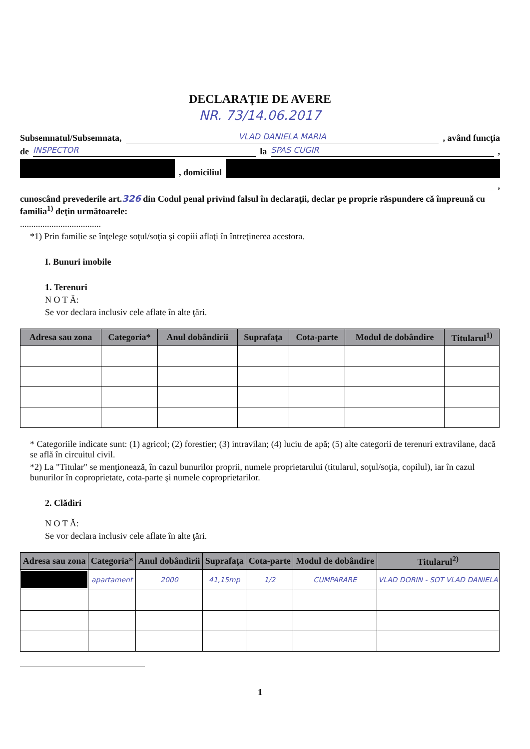DECLARAŢIE DE AVERE
NR. 73/14.06.2017
Subsemnatul/Subsemnata, VLAD DANIELA MARIA , având funcţia
de INSPECTOR la SPAS CUGIR ,
, domiciliul
,
cunoscând prevederile art.326 din Codul penal privind falsul în declaraţii, declar pe proprie răspundere că împreună cu familia<sup>1)</sup> deţin următoarele:
....................................
*1) Prin familie se înţelege soţul/soţia şi copiii aflaţi în întreţinerea acestora.
I. Bunuri imobile
1. Terenuri
N O T Ă:
Se vor declara inclusiv cele aflate în alte ţări.
| Adresa sau zona | Categoria* | Anul dobândirii | Suprafaţa | Cota-parte | Modul de dobândire | Titularul<sup>1)</sup> |
| --- | --- | --- | --- | --- | --- | --- |
* Categoriile indicate sunt: (1) agricol; (2) forestier; (3) intravilan; (4) luciu de apă; (5) alte categorii de terenuri extravilane, dacă se află în circuitul civil.
*2) La "Titular" se menţionează, în cazul bunurilor proprii, numele proprietarului (titularul, soţul/soţia, copilul), iar în cazul bunurilor în coproprietate, cota-parte şi numele coproprietarilor.
2. Clădiri
N O T Ă:
Se vor declara inclusiv cele aflate în alte ţări.
| Adresa sau zona | Categoria* | Anul dobândirii | Suprafaţa | Cota-parte | Modul de dobândire | Titularul<sup>2)</sup> |
| --- | --- | --- | --- | --- | --- | --- |
| | apartament | 2000 | 41,15mp | 1/2 | CUMPARARE | VLAD DORIN - SOT VLAD DANIELA |
1